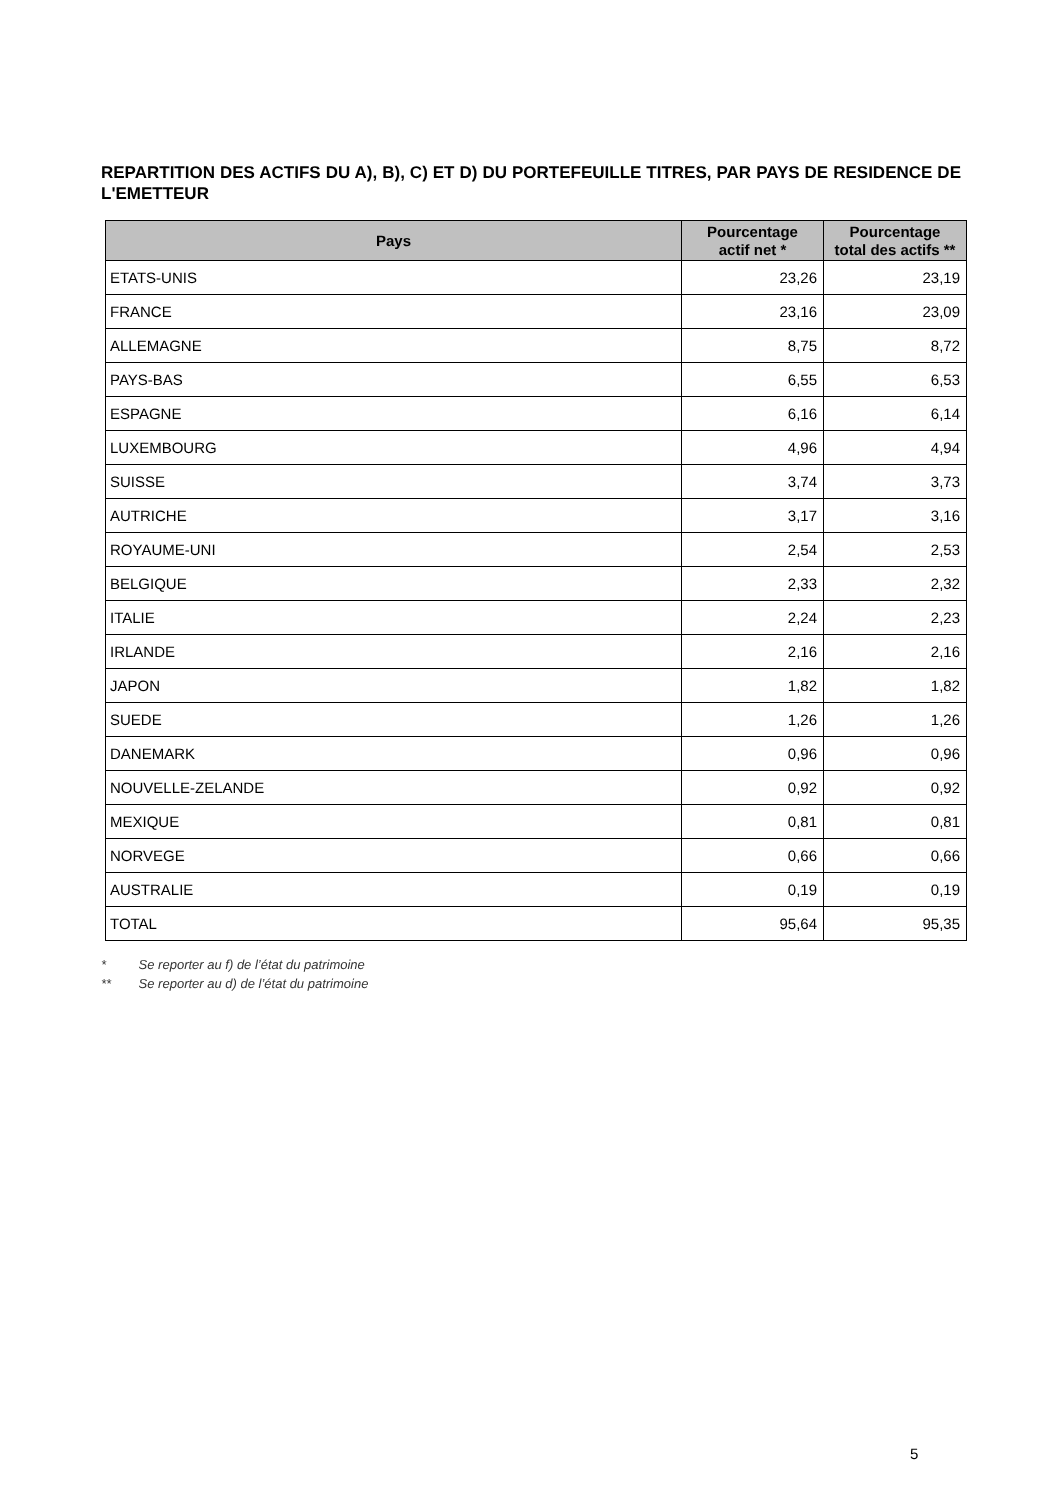REPARTITION DES ACTIFS DU A), B), C) ET D) DU PORTEFEUILLE TITRES, PAR PAYS DE RESIDENCE DE L'EMETTEUR
| Pays | Pourcentage actif net * | Pourcentage total des actifs ** |
| --- | --- | --- |
| ETATS-UNIS | 23,26 | 23,19 |
| FRANCE | 23,16 | 23,09 |
| ALLEMAGNE | 8,75 | 8,72 |
| PAYS-BAS | 6,55 | 6,53 |
| ESPAGNE | 6,16 | 6,14 |
| LUXEMBOURG | 4,96 | 4,94 |
| SUISSE | 3,74 | 3,73 |
| AUTRICHE | 3,17 | 3,16 |
| ROYAUME-UNI | 2,54 | 2,53 |
| BELGIQUE | 2,33 | 2,32 |
| ITALIE | 2,24 | 2,23 |
| IRLANDE | 2,16 | 2,16 |
| JAPON | 1,82 | 1,82 |
| SUEDE | 1,26 | 1,26 |
| DANEMARK | 0,96 | 0,96 |
| NOUVELLE-ZELANDE | 0,92 | 0,92 |
| MEXIQUE | 0,81 | 0,81 |
| NORVEGE | 0,66 | 0,66 |
| AUSTRALIE | 0,19 | 0,19 |
| TOTAL | 95,64 | 95,35 |
* Se reporter au f) de l’état du patrimoine
** Se reporter au d) de l’état du patrimoine
5